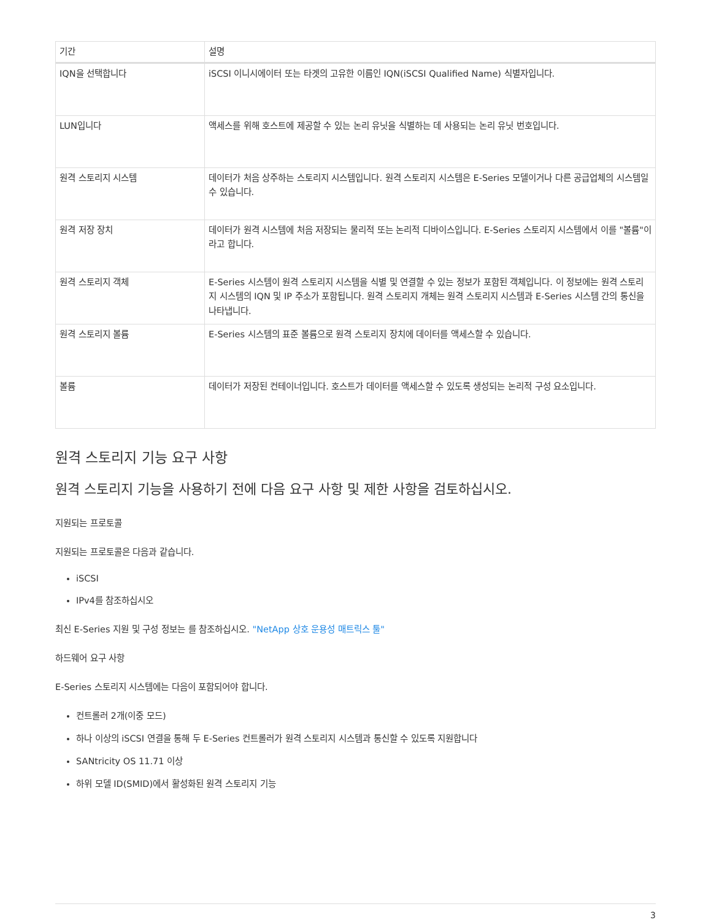| 기간 | 설명 |
| --- | --- |
| IQN을 선택합니다 | iSCSI 이니시에이터 또는 타겟의 고유한 이름인 IQN(iSCSI Qualified Name) 식별자입니다. |
| LUN입니다 | 액세스를 위해 호스트에 제공할 수 있는 논리 유닛을 식별하는 데 사용되는 논리 유닛 번호입니다. |
| 원격 스토리지 시스템 | 데이터가 처음 상주하는 스토리지 시스템입니다. 원격 스토리지 시스템은 E-Series 모델이거나 다른 공급업체의 시스템일 수 있습니다. |
| 원격 저장 장치 | 데이터가 원격 시스템에 처음 저장되는 물리적 또는 논리적 디바이스입니다. E-Series 스토리지 시스템에서 이를 "볼륨"이라고 합니다. |
| 원격 스토리지 객체 | E-Series 시스템이 원격 스토리지 시스템을 식별 및 연결할 수 있는 정보가 포함된 객체입니다. 이 정보에는 원격 스토리지 시스템의 IQN 및 IP 주소가 포함됩니다. 원격 스토리지 개체는 원격 스토리지 시스템과 E-Series 시스템 간의 통신을 나타냅니다. |
| 원격 스토리지 볼륨 | E-Series 시스템의 표준 볼륨으로 원격 스토리지 장치에 데이터를 액세스할 수 있습니다. |
| 볼륨 | 데이터가 저장된 컨테이너입니다. 호스트가 데이터를 액세스할 수 있도록 생성되는 논리적 구성 요소입니다. |
원격 스토리지 기능 요구 사항
원격 스토리지 기능을 사용하기 전에 다음 요구 사항 및 제한 사항을 검토하십시오.
지원되는 프로토콜
지원되는 프로토콜은 다음과 같습니다.
iSCSI
IPv4를 참조하십시오
최신 E-Series 지원 및 구성 정보는 를 참조하십시오. "NetApp 상호 운용성 매트릭스 툴"
하드웨어 요구 사항
E-Series 스토리지 시스템에는 다음이 포함되어야 합니다.
컨트롤러 2개(이중 모드)
하나 이상의 iSCSI 연결을 통해 두 E-Series 컨트롤러가 원격 스토리지 시스템과 통신할 수 있도록 지원합니다
SANtricity OS 11.71 이상
하위 모델 ID(SMID)에서 활성화된 원격 스토리지 기능
3